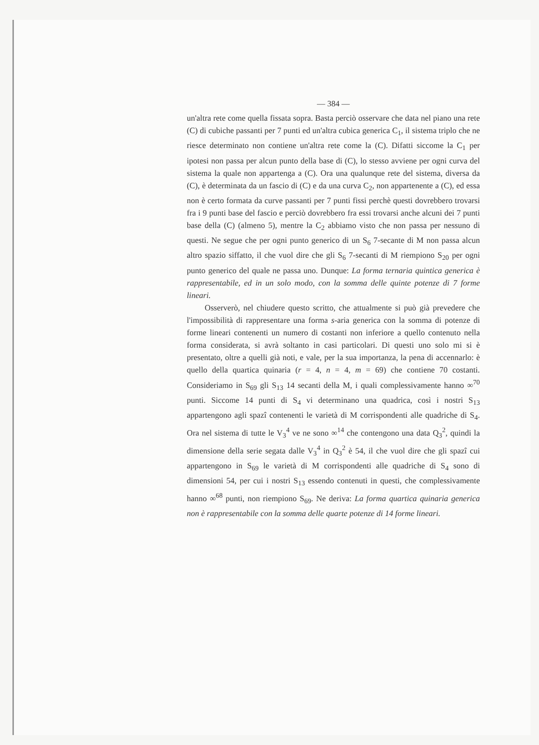— 384 —
un'altra rete come quella fissata sopra. Basta perciò osservare che data nel piano una rete (C) di cubiche passanti per 7 punti ed un'altra cubica generica C<sub>1</sub>, il sistema triplo che ne riesce determinato non contiene un'altra rete come la (C). Difatti siccome la C<sub>1</sub> per ipotesi non passa per alcun punto della base di (C), lo stesso avviene per ogni curva del sistema la quale non appartenga a (C). Ora una qualunque rete del sistema, diversa da (C), è determinata da un fascio di (C) e da una curva C<sub>2</sub>, non appartenente a (C), ed essa non è certo formata da curve passanti per 7 punti fissi perchè questi dovrebbero trovarsi fra i 9 punti base del fascio e perciò dovrebbero fra essi trovarsi anche alcuni dei 7 punti base della (C) (almeno 5), mentre la C<sub>2</sub> abbiamo visto che non passa per nessuno di questi. Ne segue che per ogni punto generico di un S<sub>6</sub> 7-secante di M non passa alcun altro spazio siffatto, il che vuol dire che gli S<sub>6</sub> 7-secanti di M riempiono S<sub>20</sub> per ogni punto generico del quale ne passa uno. Dunque: La forma ternaria quintica generica è rappresentabile, ed in un solo modo, con la somma delle quinte potenze di 7 forme lineari.
Osserverò, nel chiudere questo scritto, che attualmente si può già prevedere che l'impossibilità di rappresentare una forma s-aria generica con la somma di potenze di forme lineari contenenti un numero di costanti non inferiore a quello contenuto nella forma considerata, si avrà soltanto in casi particolari. Di questi uno solo mi si è presentato, oltre a quelli già noti, e vale, per la sua importanza, la pena di accennarlo: è quello della quartica quinaria (r = 4, n = 4, m = 69) che contiene 70 costanti. Consideriamo in S<sub>69</sub> gli S<sub>13</sub> 14 secanti della M, i quali complessivamente hanno ∞<sup>70</sup> punti. Siccome 14 punti di S<sub>4</sub> vi determinano una quadrica, così i nostri S<sub>13</sub> appartengono agli spazî contenenti le varietà di M corrispondenti alle quadriche di S<sub>4</sub>. Ora nel sistema di tutte le V<sub>3</sub><sup>4</sup> ve ne sono ∞<sup>14</sup> che contengono una data Q<sub>3</sub><sup>2</sup>, quindi la dimensione della serie segata dalle V<sub>3</sub><sup>4</sup> in Q<sub>3</sub><sup>2</sup> è 54, il che vuol dire che gli spazî cui appartengono in S<sub>69</sub> le varietà di M corrispondenti alle quadriche di S<sub>4</sub> sono di dimensioni 54, per cui i nostri S<sub>13</sub> essendo contenuti in questi, che complessivamente hanno ∞<sup>68</sup> punti, non riempiono S<sub>69</sub>. Ne deriva: La forma quartica quinaria generica non è rappresentabile con la somma delle quarte potenze di 14 forme lineari.